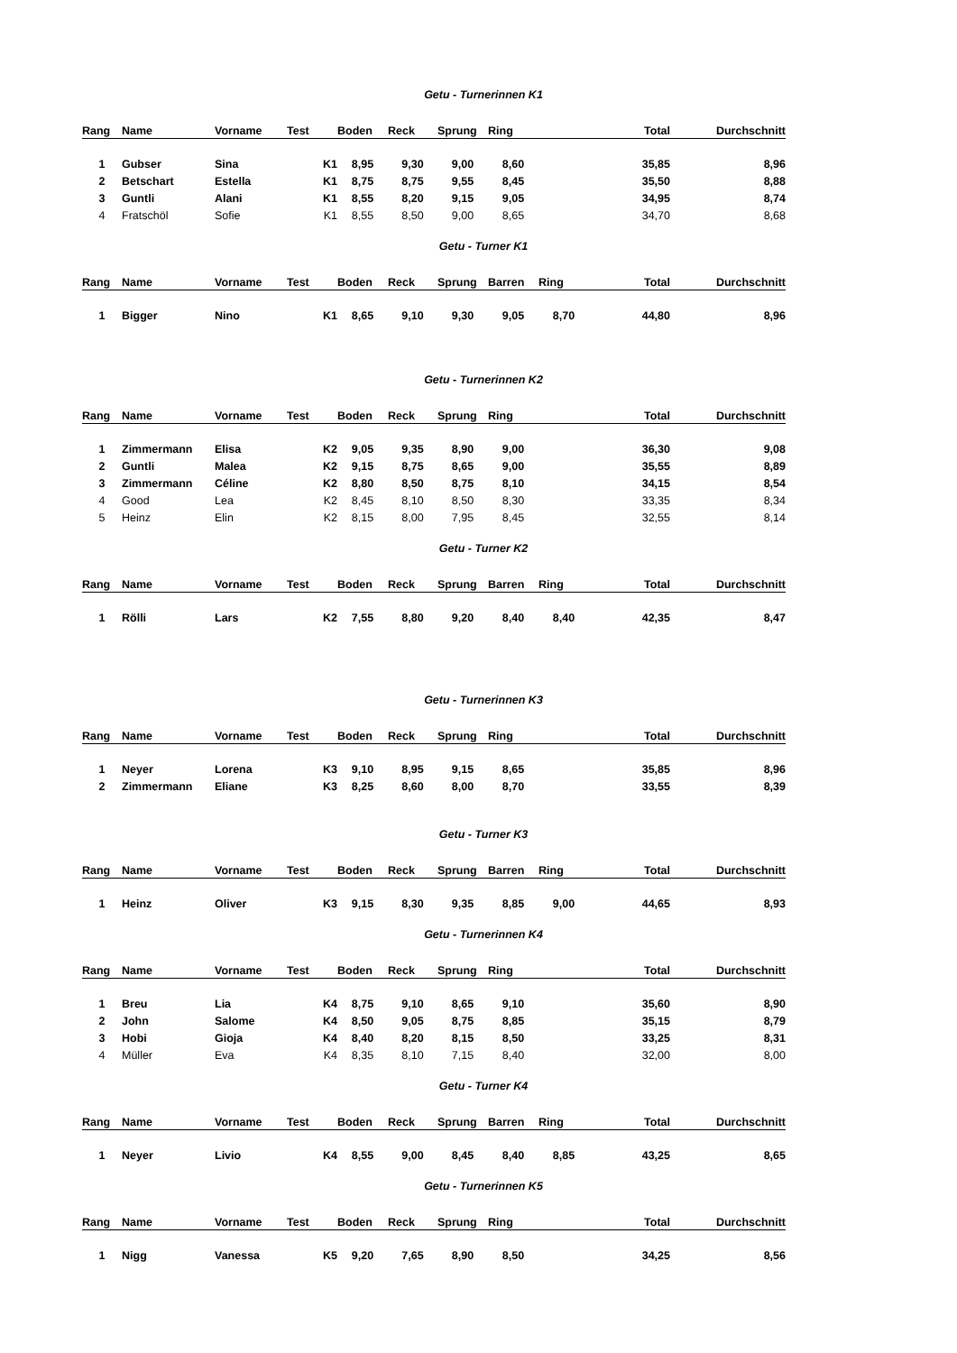Getu - Turnerinnen K1
| Rang | Name | Vorname | Test | Boden | Reck | Sprung | Ring | | Total | Durchschnitt |
| --- | --- | --- | --- | --- | --- | --- | --- | --- | --- | --- |
| 1 | Gubser | Sina | K1 | 8,95 | 9,30 | 9,00 | 8,60 | | 35,85 | 8,96 |
| 2 | Betschart | Estella | K1 | 8,75 | 8,75 | 9,55 | 8,45 | | 35,50 | 8,88 |
| 3 | Guntli | Alani | K1 | 8,55 | 8,20 | 9,15 | 9,05 | | 34,95 | 8,74 |
| 4 | Fratschöl | Sofie | K1 | 8,55 | 8,50 | 9,00 | 8,65 | | 34,70 | 8,68 |
Getu - Turner K1
| Rang | Name | Vorname | Test | Boden | Reck | Sprung | Barren | Ring | Total | Durchschnitt |
| --- | --- | --- | --- | --- | --- | --- | --- | --- | --- | --- |
| 1 | Bigger | Nino | K1 | 8,65 | 9,10 | 9,30 | 9,05 | 8,70 | 44,80 | 8,96 |
Getu - Turnerinnen K2
| Rang | Name | Vorname | Test | Boden | Reck | Sprung | Ring | | Total | Durchschnitt |
| --- | --- | --- | --- | --- | --- | --- | --- | --- | --- | --- |
| 1 | Zimmermann | Elisa | K2 | 9,05 | 9,35 | 8,90 | 9,00 | | 36,30 | 9,08 |
| 2 | Guntli | Malea | K2 | 9,15 | 8,75 | 8,65 | 9,00 | | 35,55 | 8,89 |
| 3 | Zimmermann | Céline | K2 | 8,80 | 8,50 | 8,75 | 8,10 | | 34,15 | 8,54 |
| 4 | Good | Lea | K2 | 8,45 | 8,10 | 8,50 | 8,30 | | 33,35 | 8,34 |
| 5 | Heinz | Elin | K2 | 8,15 | 8,00 | 7,95 | 8,45 | | 32,55 | 8,14 |
Getu - Turner K2
| Rang | Name | Vorname | Test | Boden | Reck | Sprung | Barren | Ring | Total | Durchschnitt |
| --- | --- | --- | --- | --- | --- | --- | --- | --- | --- | --- |
| 1 | Rölli | Lars | K2 | 7,55 | 8,80 | 9,20 | 8,40 | 8,40 | 42,35 | 8,47 |
Getu - Turnerinnen K3
| Rang | Name | Vorname | Test | Boden | Reck | Sprung | Ring | | Total | Durchschnitt |
| --- | --- | --- | --- | --- | --- | --- | --- | --- | --- | --- |
| 1 | Neyer | Lorena | K3 | 9,10 | 8,95 | 9,15 | 8,65 | | 35,85 | 8,96 |
| 2 | Zimmermann | Eliane | K3 | 8,25 | 8,60 | 8,00 | 8,70 | | 33,55 | 8,39 |
Getu - Turner K3
| Rang | Name | Vorname | Test | Boden | Reck | Sprung | Barren | Ring | Total | Durchschnitt |
| --- | --- | --- | --- | --- | --- | --- | --- | --- | --- | --- |
| 1 | Heinz | Oliver | K3 | 9,15 | 8,30 | 9,35 | 8,85 | 9,00 | 44,65 | 8,93 |
Getu - Turnerinnen K4
| Rang | Name | Vorname | Test | Boden | Reck | Sprung | Ring | | Total | Durchschnitt |
| --- | --- | --- | --- | --- | --- | --- | --- | --- | --- | --- |
| 1 | Breu | Lia | K4 | 8,75 | 9,10 | 8,65 | 9,10 | | 35,60 | 8,90 |
| 2 | John | Salome | K4 | 8,50 | 9,05 | 8,75 | 8,85 | | 35,15 | 8,79 |
| 3 | Hobi | Gioja | K4 | 8,40 | 8,20 | 8,15 | 8,50 | | 33,25 | 8,31 |
| 4 | Müller | Eva | K4 | 8,35 | 8,10 | 7,15 | 8,40 | | 32,00 | 8,00 |
Getu - Turner K4
| Rang | Name | Vorname | Test | Boden | Reck | Sprung | Barren | Ring | Total | Durchschnitt |
| --- | --- | --- | --- | --- | --- | --- | --- | --- | --- | --- |
| 1 | Neyer | Livio | K4 | 8,55 | 9,00 | 8,45 | 8,40 | 8,85 | 43,25 | 8,65 |
Getu - Turnerinnen K5
| Rang | Name | Vorname | Test | Boden | Reck | Sprung | Ring | | Total | Durchschnitt |
| --- | --- | --- | --- | --- | --- | --- | --- | --- | --- | --- |
| 1 | Nigg | Vanessa | K5 | 9,20 | 7,65 | 8,90 | 8,50 | | 34,25 | 8,56 |